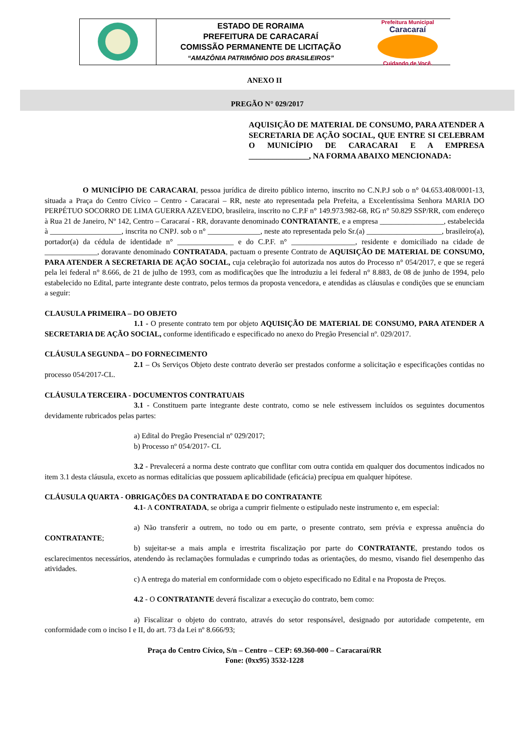ESTADO DE RORAIMA
PREFEITURA DE CARACARAÍ
COMISSÃO PERMANENTE DE LICITAÇÃO
“AMAZÔNIA PATRIMÔNIO DOS BRASILEIROS”
Prefeitura Municipal
Caracaraí
Cuidando de Você.
ANEXO II
PREGÃO N° 029/2017
AQUISIÇÃO DE MATERIAL DE CONSUMO, PARA ATENDER A SECRETARIA DE AÇÃO SOCIAL, QUE ENTRE SI CELEBRAM O MUNICÍPIO DE CARACARAI E A EMPRESA _______________, NA FORMA ABAIXO MENCIONADA:
O MUNICÍPIO DE CARACARAI, pessoa jurídica de direito público interno, inscrito no C.N.P.J sob o n° 04.653.408/0001-13, situada a Praça do Centro Cívico – Centro - Caracarai – RR, neste ato representada pela Prefeita, a Excelentíssima Senhora MARIA DO PERPÉTUO SOCORRO DE LIMA GUERRA AZEVEDO, brasileira, inscrito no C.P.F n° 149.973.982-68, RG n° 50.829 SSP/RR, com endereço à Rua 21 de Janeiro, Nº 142, Centro – Caracaraí - RR, doravante denominado CONTRATANTE, e a empresa _________________, estabelecida à ___________________, inscrita no CNPJ. sob o n° ______________, neste ato representada pelo Sr.(a) ____________________, brasileiro(a), portador(a) da cédula de identidade n° _______________ e do C.P.F. n° _________________, residente e domiciliado na cidade de ______________, doravante denominado CONTRATADA, pactuam o presente Contrato de AQUISIÇÃO DE MATERIAL DE CONSUMO, PARA ATENDER A SECRETARIA DE AÇÃO SOCIAL, cuja celebração foi autorizada nos autos do Processo n° 054/2017, e que se regerá pela lei federal n° 8.666, de 21 de julho de 1993, com as modificações que lhe introduziu a lei federal n° 8.883, de 08 de junho de 1994, pelo estabelecido no Edital, parte integrante deste contrato, pelos termos da proposta vencedora, e atendidas as cláusulas e condições que se enunciam a seguir:
CLAUSULA PRIMEIRA – DO OBJETO
1.1 - O presente contrato tem por objeto AQUISIÇÃO DE MATERIAL DE CONSUMO, PARA ATENDER A SECRETARIA DE AÇÃO SOCIAL, conforme identificado e especificado no anexo do Pregão Presencial nº. 029/2017.
CLÁUSULA SEGUNDA – DO FORNECIMENTO
2.1 – Os Serviços Objeto deste contrato deverão ser prestados conforme a solicitação e especificações contidas no processo 054/2017-CL.
CLÁUSULA TERCEIRA - DOCUMENTOS CONTRATUAIS
3.1 - Constituem parte integrante deste contrato, como se nele estivessem incluídos os seguintes documentos devidamente rubricados pelas partes:
a) Edital do Pregão Presencial nº 029/2017;
b) Processo nº 054/2017- CL
3.2 - Prevalecerá a norma deste contrato que conflitar com outra contida em qualquer dos documentos indicados no item 3.1 desta cláusula, exceto as normas editalícias que possuem aplicabilidade (eficácia) precípua em qualquer hipótese.
CLÁUSULA QUARTA - OBRIGAÇÕES DA CONTRATADA E DO CONTRATANTE
4.1- A CONTRATADA, se obriga a cumprir fielmente o estipulado neste instrumento e, em especial:
a) Não transferir a outrem, no todo ou em parte, o presente contrato, sem prévia e expressa anuência do CONTRATANTE;
b) sujeitar-se a mais ampla e irrestrita fiscalização por parte do CONTRATANTE, prestando todos os esclarecimentos necessários, atendendo às reclamações formuladas e cumprindo todas as orientações, do mesmo, visando fiel desempenho das atividades.
c) A entrega do material em conformidade com o objeto especificado no Edital e na Proposta de Preços.
4.2 - O CONTRATANTE deverá fiscalizar a execução do contrato, bem como:
a) Fiscalizar o objeto do contrato, através do setor responsável, designado por autoridade competente, em conformidade com o inciso I e II, do art. 73 da Lei nº 8.666/93;
Praça do Centro Cívico, S/n – Centro – CEP: 69.360-000 – Caracaraí/RR
Fone: (0xx95) 3532-1228